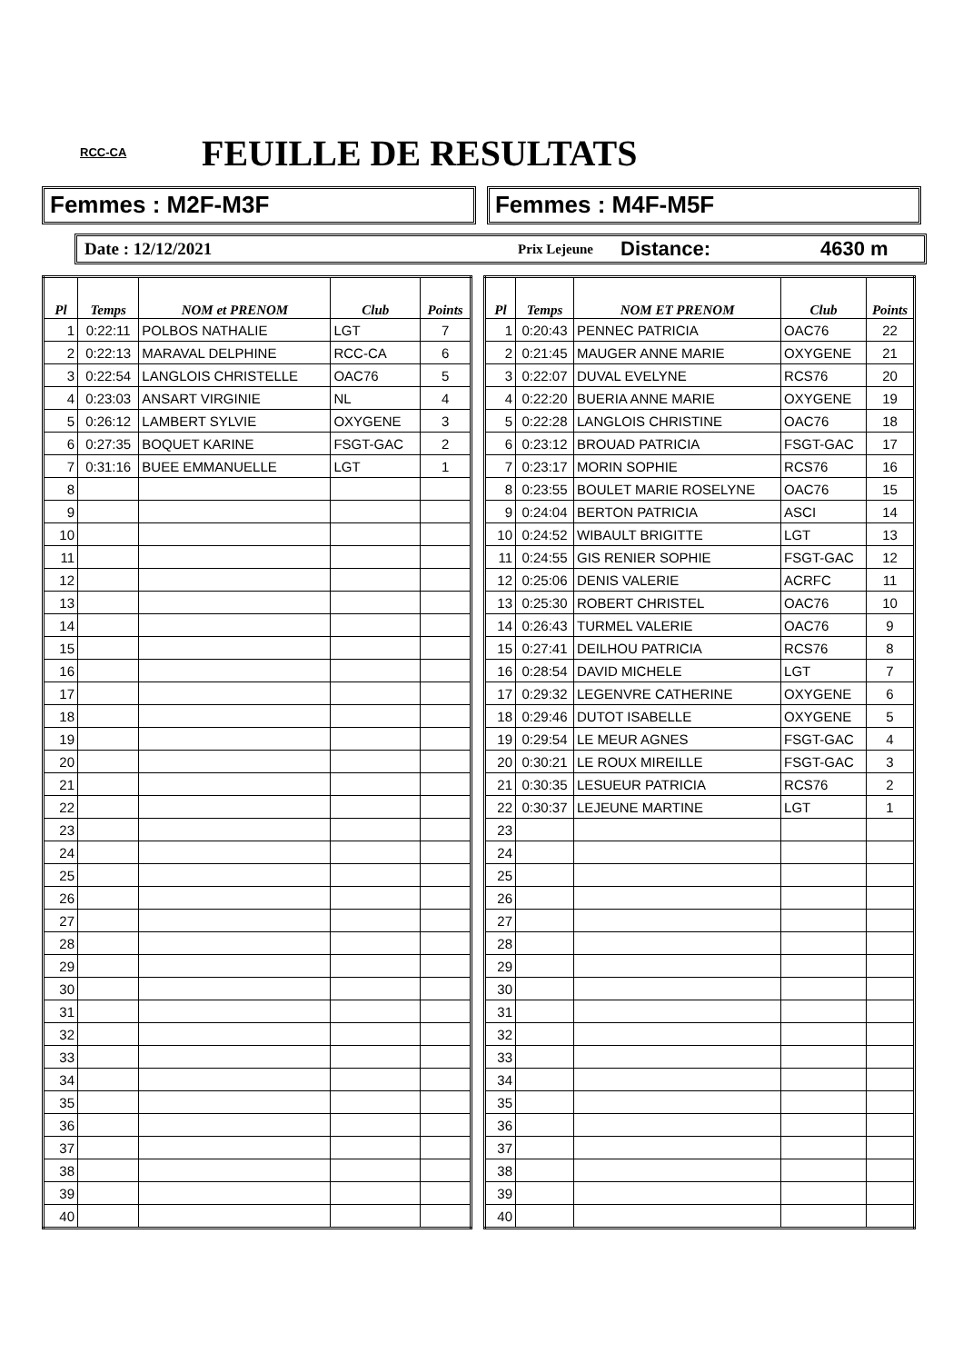RCC-CA FEUILLE DE RESULTATS
Femmes : M2F-M3F Femmes : M4F-M5F
Date : 12/12/2021 Prix Lejeune Distance: 4630 m
| Pl | Temps | NOM et PRENOM | Club | Points |
| --- | --- | --- | --- | --- |
| 1 | 0:22:11 | POLBOS NATHALIE | LGT | 7 |
| 2 | 0:22:13 | MARAVAL DELPHINE | RCC-CA | 6 |
| 3 | 0:22:54 | LANGLOIS CHRISTELLE | OAC76 | 5 |
| 4 | 0:23:03 | ANSART VIRGINIE | NL | 4 |
| 5 | 0:26:12 | LAMBERT SYLVIE | OXYGENE | 3 |
| 6 | 0:27:35 | BOQUET KARINE | FSGT-GAC | 2 |
| 7 | 0:31:16 | BUEE EMMANUELLE | LGT | 1 |
| 8 | | | | |
| 9 | | | | |
| 10 | | | | |
| 11 | | | | |
| 12 | | | | |
| 13 | | | | |
| 14 | | | | |
| 15 | | | | |
| 16 | | | | |
| 17 | | | | |
| 18 | | | | |
| 19 | | | | |
| 20 | | | | |
| 21 | | | | |
| 22 | | | | |
| 23 | | | | |
| 24 | | | | |
| 25 | | | | |
| 26 | | | | |
| 27 | | | | |
| 28 | | | | |
| 29 | | | | |
| 30 | | | | |
| 31 | | | | |
| 32 | | | | |
| 33 | | | | |
| 34 | | | | |
| 35 | | | | |
| 36 | | | | |
| 37 | | | | |
| 38 | | | | |
| 39 | | | | |
| 40 | | | | |
| Pl | Temps | NOM ET PRENOM | Club | Points |
| --- | --- | --- | --- | --- |
| 1 | 0:20:43 | PENNEC PATRICIA | OAC76 | 22 |
| 2 | 0:21:45 | MAUGER ANNE MARIE | OXYGENE | 21 |
| 3 | 0:22:07 | DUVAL EVELYNE | RCS76 | 20 |
| 4 | 0:22:20 | BUERIA ANNE MARIE | OXYGENE | 19 |
| 5 | 0:22:28 | LANGLOIS CHRISTINE | OAC76 | 18 |
| 6 | 0:23:12 | BROUAD PATRICIA | FSGT-GAC | 17 |
| 7 | 0:23:17 | MORIN SOPHIE | RCS76 | 16 |
| 8 | 0:23:55 | BOULET MARIE ROSELYNE | OAC76 | 15 |
| 9 | 0:24:04 | BERTON PATRICIA | ASCI | 14 |
| 10 | 0:24:52 | WIBAULT BRIGITTE | LGT | 13 |
| 11 | 0:24:55 | GIS RENIER SOPHIE | FSGT-GAC | 12 |
| 12 | 0:25:06 | DENIS VALERIE | ACRFC | 11 |
| 13 | 0:25:30 | ROBERT CHRISTEL | OAC76 | 10 |
| 14 | 0:26:43 | TURMEL VALERIE | OAC76 | 9 |
| 15 | 0:27:41 | DEILHOU PATRICIA | RCS76 | 8 |
| 16 | 0:28:54 | DAVID MICHELE | LGT | 7 |
| 17 | 0:29:32 | LEGENVRE CATHERINE | OXYGENE | 6 |
| 18 | 0:29:46 | DUTOT ISABELLE | OXYGENE | 5 |
| 19 | 0:29:54 | LE MEUR AGNES | FSGT-GAC | 4 |
| 20 | 0:30:21 | LE ROUX MIREILLE | FSGT-GAC | 3 |
| 21 | 0:30:35 | LESUEUR PATRICIA | RCS76 | 2 |
| 22 | 0:30:37 | LEJEUNE MARTINE | LGT | 1 |
| 23 | | | | |
| 24 | | | | |
| 25 | | | | |
| 26 | | | | |
| 27 | | | | |
| 28 | | | | |
| 29 | | | | |
| 30 | | | | |
| 31 | | | | |
| 32 | | | | |
| 33 | | | | |
| 34 | | | | |
| 35 | | | | |
| 36 | | | | |
| 37 | | | | |
| 38 | | | | |
| 39 | | | | |
| 40 | | | | |